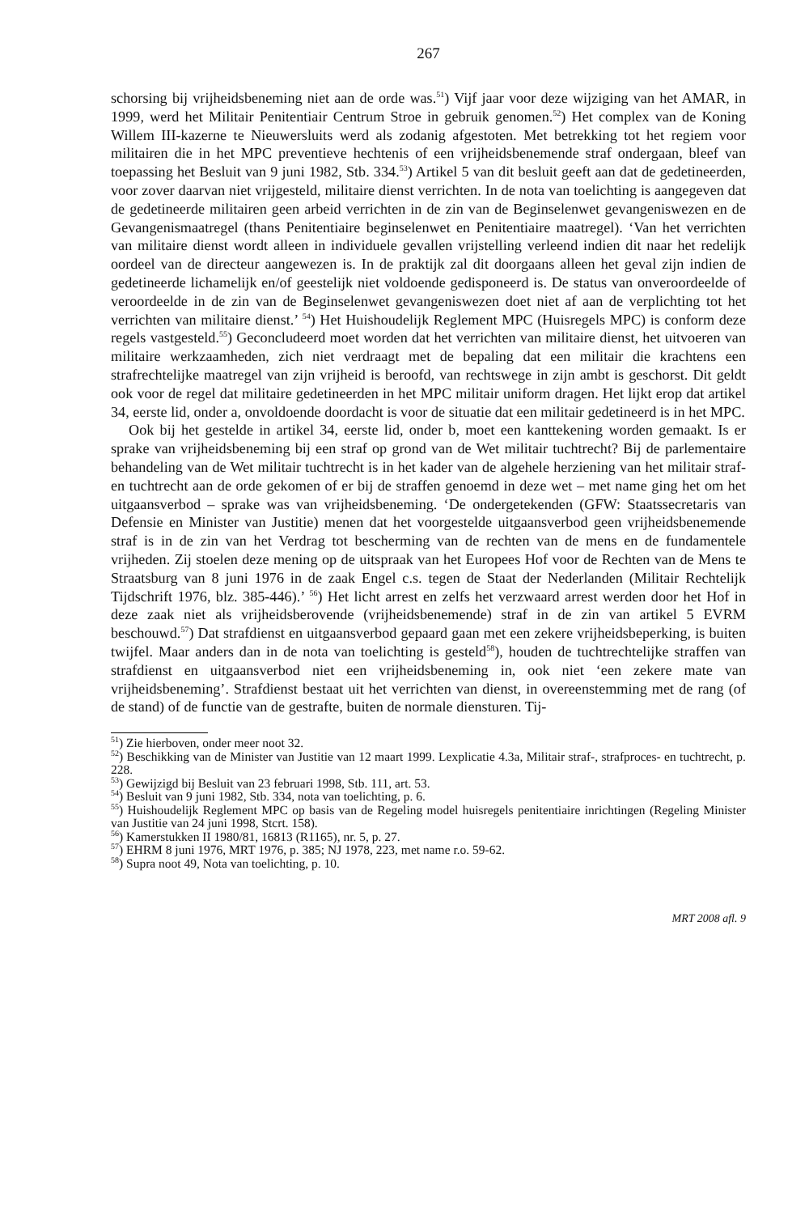267
schorsing bij vrijheidsbeneming niet aan de orde was.<sup>51</sup>) Vijf jaar voor deze wijziging van het AMAR, in 1999, werd het Militair Penitentiair Centrum Stroe in gebruik genomen.<sup>52</sup>) Het complex van de Koning Willem III-kazerne te Nieuwersluits werd als zodanig afgestoten. Met betrekking tot het regiem voor militairen die in het MPC preventieve hechtenis of een vrijheidsbenemende straf ondergaan, bleef van toepassing het Besluit van 9 juni 1982, Stb. 334.<sup>53</sup>) Artikel 5 van dit besluit geeft aan dat de gedetineerden, voor zover daarvan niet vrijgesteld, militaire dienst verrichten. In de nota van toelichting is aangegeven dat de gedetineerde militairen geen arbeid verrichten in de zin van de Beginselenwet gevangeniswezen en de Gevangenismaatregel (thans Penitentiaire beginselenwet en Penitentiaire maatregel). ‘Van het verrichten van militaire dienst wordt alleen in individuele gevallen vrijstelling verleend indien dit naar het redelijk oordeel van de directeur aangewezen is. In de praktijk zal dit doorgaans alleen het geval zijn indien de gedetineerde lichamelijk en/of geestelijk niet voldoende gedisponeerd is. De status van onveroordeelde of veroordeelde in de zin van de Beginselenwet gevangeniswezen doet niet af aan de verplichting tot het verrichten van militaire dienst.’ <sup>54</sup>) Het Huishoudelijk Reglement MPC (Huisregels MPC) is conform deze regels vastgesteld.<sup>55</sup>) Geconcludeerd moet worden dat het verrichten van militaire dienst, het uitvoeren van militaire werkzaamheden, zich niet verdraagt met de bepaling dat een militair die krachtens een strafrechtelijke maatregel van zijn vrijheid is beroofd, van rechtswege in zijn ambt is geschorst. Dit geldt ook voor de regel dat militaire gedetineerden in het MPC militair uniform dragen. Het lijkt erop dat artikel 34, eerste lid, onder a, onvoldoende doordacht is voor de situatie dat een militair gedetineerd is in het MPC.
Ook bij het gestelde in artikel 34, eerste lid, onder b, moet een kanttekening worden gemaakt. Is er sprake van vrijheidsbeneming bij een straf op grond van de Wet militair tuchtrecht? Bij de parlementaire behandeling van de Wet militair tuchtrecht is in het kader van de algehele herziening van het militair straf- en tuchtrecht aan de orde gekomen of er bij de straffen genoemd in deze wet – met name ging het om het uitgaansverbod – sprake was van vrijheidsbeneming. ‘De ondergetekenden (GFW: Staatssecretaris van Defensie en Minister van Justitie) menen dat het voorgestelde uitgaansverbod geen vrijheidsbenemende straf is in de zin van het Verdrag tot bescherming van de rechten van de mens en de fundamentele vrijheden. Zij stoelen deze mening op de uitspraak van het Europees Hof voor de Rechten van de Mens te Straatsburg van 8 juni 1976 in de zaak Engel c.s. tegen de Staat der Nederlanden (Militair Rechtelijk Tijdschrift 1976, blz. 385-446).’ <sup>56</sup>) Het licht arrest en zelfs het verzwaard arrest werden door het Hof in deze zaak niet als vrijheidsberovende (vrijheidsbenemende) straf in de zin van artikel 5 EVRM beschouwd.<sup>57</sup>) Dat strafdienst en uitgaansverbod gepaard gaan met een zekere vrijheidsbeperking, is buiten twijfel. Maar anders dan in de nota van toelichting is gesteld<sup>58</sup>), houden de tuchtrechtelijke straffen van strafdienst en uitgaansverbod niet een vrijheidsbeneming in, ook niet ‘een zekere mate van vrijheidsbeneming’. Strafdienst bestaat uit het verrichten van dienst, in overeenstemming met de rang (of de stand) of de functie van de gestrafte, buiten de normale diensturen. Tij-
<sup>51</sup>) Zie hierboven, onder meer noot 32.
<sup>52</sup>) Beschikking van de Minister van Justitie van 12 maart 1999. Lexplicatie 4.3a, Militair straf-, strafproces- en tuchtrecht, p. 228.
<sup>53</sup>) Gewijzigd bij Besluit van 23 februari 1998, Stb. 111, art. 53.
<sup>54</sup>) Besluit van 9 juni 1982, Stb. 334, nota van toelichting, p. 6.
<sup>55</sup>) Huishoudelijk Reglement MPC op basis van de Regeling model huisregels penitentiaire inrichtingen (Regeling Minister van Justitie van 24 juni 1998, Stcrt. 158).
<sup>56</sup>) Kamerstukken II 1980/81, 16813 (R1165), nr. 5, p. 27.
<sup>57</sup>) EHRM 8 juni 1976, MRT 1976, p. 385; NJ 1978, 223, met name r.o. 59-62.
<sup>58</sup>) Supra noot 49, Nota van toelichting, p. 10.
MRT 2008 afl. 9